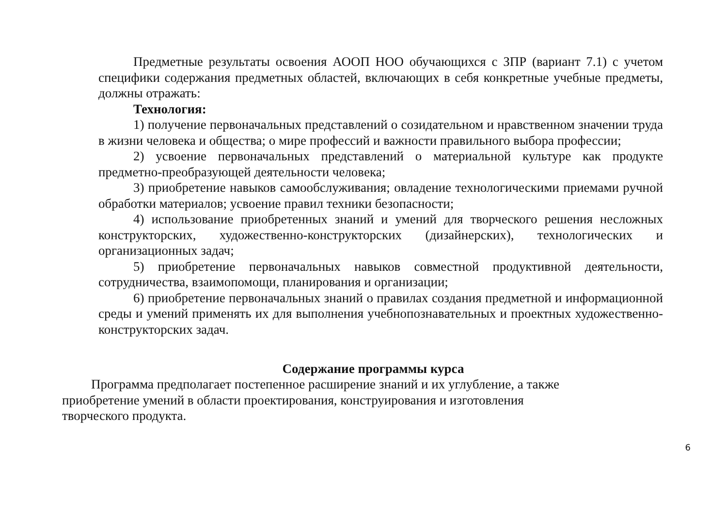Предметные результаты освоения АООП НОО обучающихся с ЗПР (вариант 7.1) с учетом специфики содержания предметных областей, включающих в себя конкретные учебные предметы, должны отражать:
Технология:
1) получение первоначальных представлений о созидательном и нравственном значении труда в жизни человека и общества; о мире профессий и важности правильного выбора профессии;
2) усвоение первоначальных представлений о материальной культуре как продукте предметно-преобразующей деятельности человека;
3) приобретение навыков самообслуживания; овладение технологическими приемами ручной обработки материалов; усвоение правил техники безопасности;
4) использование приобретенных знаний и умений для творческого решения несложных конструкторских, художественно-конструкторских (дизайнерских), технологических и организационных задач;
5) приобретение первоначальных навыков совместной продуктивной деятельности, сотрудничества, взаимопомощи, планирования и организации;
6) приобретение первоначальных знаний о правилах создания предметной и информационной среды и умений применять их для выполнения учебнопознавательных и проектных художественно-конструкторских задач.
Содержание программы курса
Программа предполагает постепенное расширение знаний и их углубление, а также
приобретение умений в области проектирования, конструирования и изготовления
творческого продукта.
6